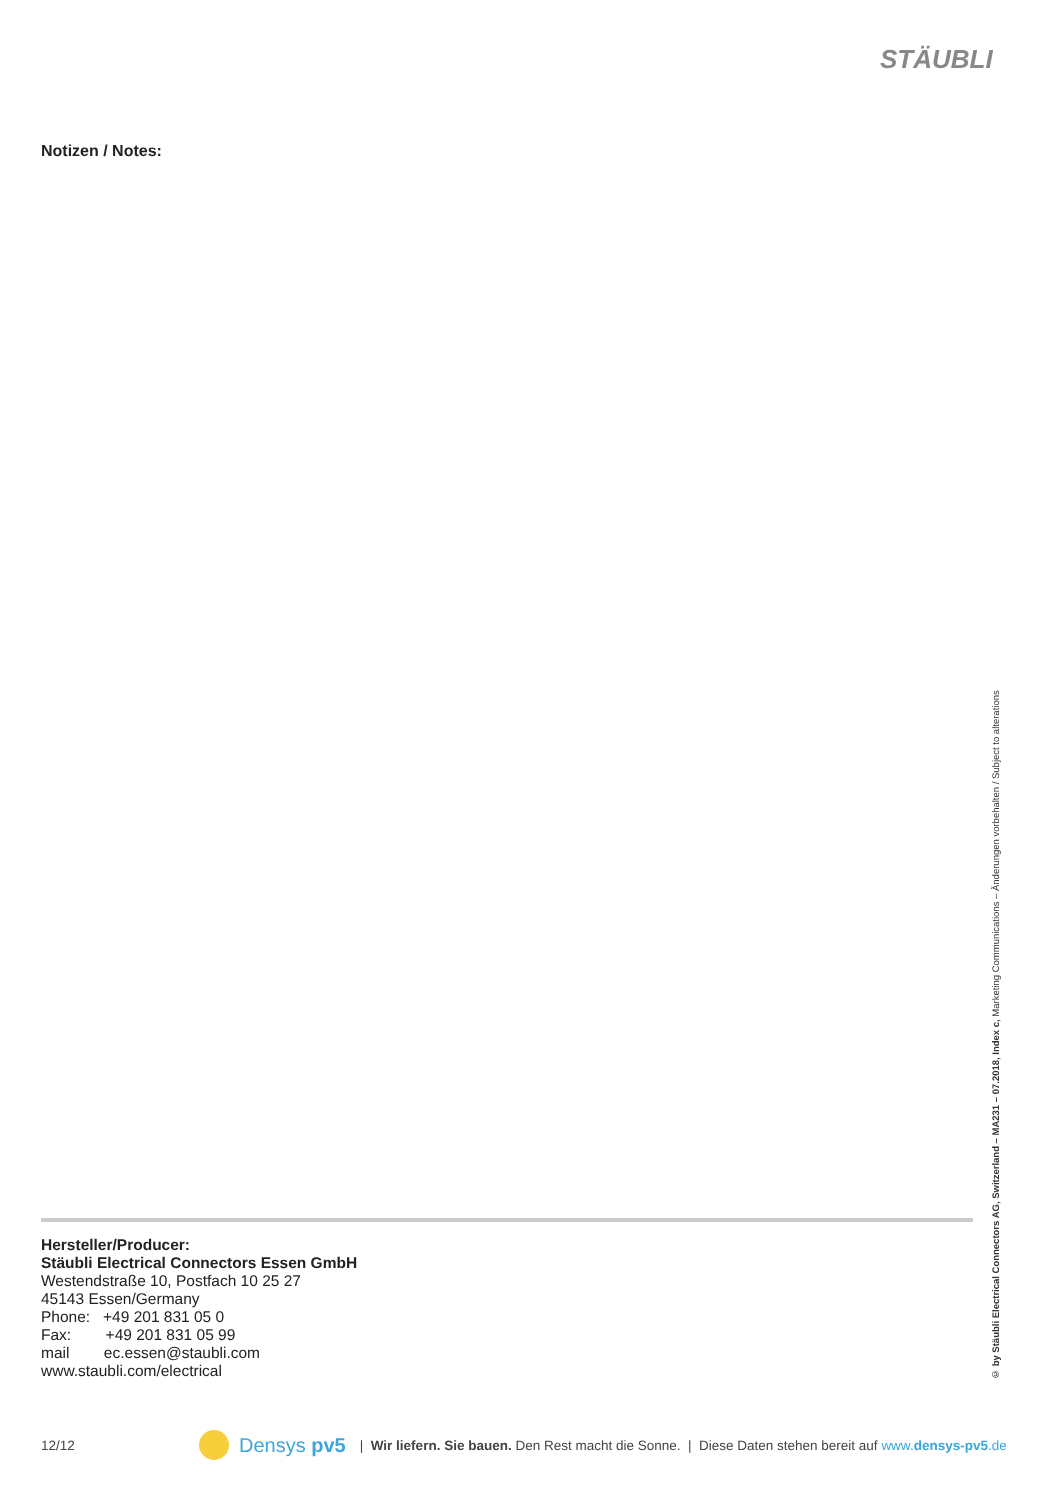STÄUBLI
Notizen / Notes:
Hersteller/Producer:
Stäubli Electrical Connectors Essen GmbH
Westendstraße 10, Postfach 10 25 27
45143 Essen/Germany
Phone: +49 201 831 05 0
Fax: +49 201 831 05 99
mail ec.essen@staubli.com
www.staubli.com/electrical
© by Stäubli Electrical Connectors AG, Switzerland – MA231 – 07.2018, Index c, Marketing Communications – Änderungen vorbehalten / Subject to alterations
12/12 Densys pv5 | Wir liefern. Sie bauen. Den Rest macht die Sonne. | Diese Daten stehen bereit auf www.densys-pv5.de